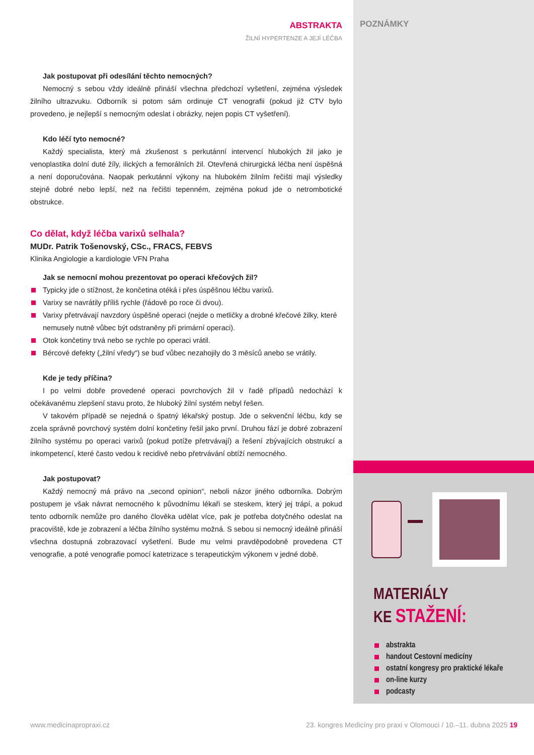POZNÁMKY
ABSTRAKTA
ŽILNÍ HYPERTENZE A JEJÍ LÉČBA
Jak postupovat při odesílání těchto nemocných?
Nemocný s sebou vždy ideálně přináší všechna předchozí vyšetření, zejména výsledek žilního ultrazvuku. Odborník si potom sám ordinuje CT venografii (pokud již CTV bylo provedeno, je nejlepší s nemocným odeslat i obrázky, nejen popis CT vyšetření).
Kdo léčí tyto nemocné?
Každý specialista, který má zkušenost s perkutánní intervencí hlubokých žil jako je venoplastika dolní duté žíly, ilických a femorálních žil. Otevřená chirurgická léčba není úspěšná a není doporučována. Naopak perkutánní výkony na hlubokém žilním řečišti mají výsledky stejně dobré nebo lepší, než na řečišti tepenném, zejména pokud jde o netrombotické obstrukce.
Co dělat, když léčba varixů selhala?
MUDr. Patrik Tošenovský, CSc., FRACS, FEBVS
Klinika Angiologie a kardiologie VFN Praha
Jak se nemocní mohou prezentovat po operaci křečových žil?
Typicky jde o stížnost, že končetina otéká i přes úspěšnou léčbu varixů.
Varixy se navrátily příliš rychle (řádově po roce či dvou).
Varixy přetrvávají navzdory úspěšné operaci (nejde o metličky a drobné křečové žilky, které nemusely nutně vůbec být odstraněny při primární operaci).
Otok končetiny trvá nebo se rychle po operaci vrátil.
Bércové defekty („žilní vředy“) se buď vůbec nezahojily do 3 měsíců anebo se vrátily.
Kde je tedy příčina?
I po velmi dobře provedené operaci povrchových žil v řadě případů nedochází k očekávanému zlepšení stavu proto, že hluboký žilní systém nebyl řešen.
V takovém případě se nejedná o špatný lékařský postup. Jde o sekvenční léčbu, kdy se zcela správně povrchový systém dolní končetiny řešil jako první. Druhou fází je dobré zobrazení žilního systému po operaci varixů (pokud potíže přetrvávají) a řešení zbývajících obstrukcí a inkompetencí, které často vedou k recidivě nebo přetrvávání obtíží nemocného.
Jak postupovat?
Každý nemocný má právo na „second opinion“, neboli názor jiného odborníka. Dobrým postupem je však návrat nemocného k původnímu lékaři se steskem, který jej trápí, a pokud tento odborník nemůže pro daného člověka udělat více, pak je potřeba dotyčného odeslat na pracoviště, kde je zobrazení a léčba žilního systému možná. S sebou si nemocný ideálně přináší všechna dostupná zobrazovací vyšetření. Bude mu velmi pravděpodobně provedena CT venografie, a poté venografie pomocí katetrizace s terapeutickým výkonem v jedné době.
MATERIÁLY
KE STAŽENÍ:
abstrakta
handout Cestovní medicíny
ostatní kongresy pro praktické lékaře
on-line kurzy
podcasty
www.medicinapropraxi.cz 23. kongres Medicíny pro praxi v Olomouci / 10.–11. dubna 2025 19